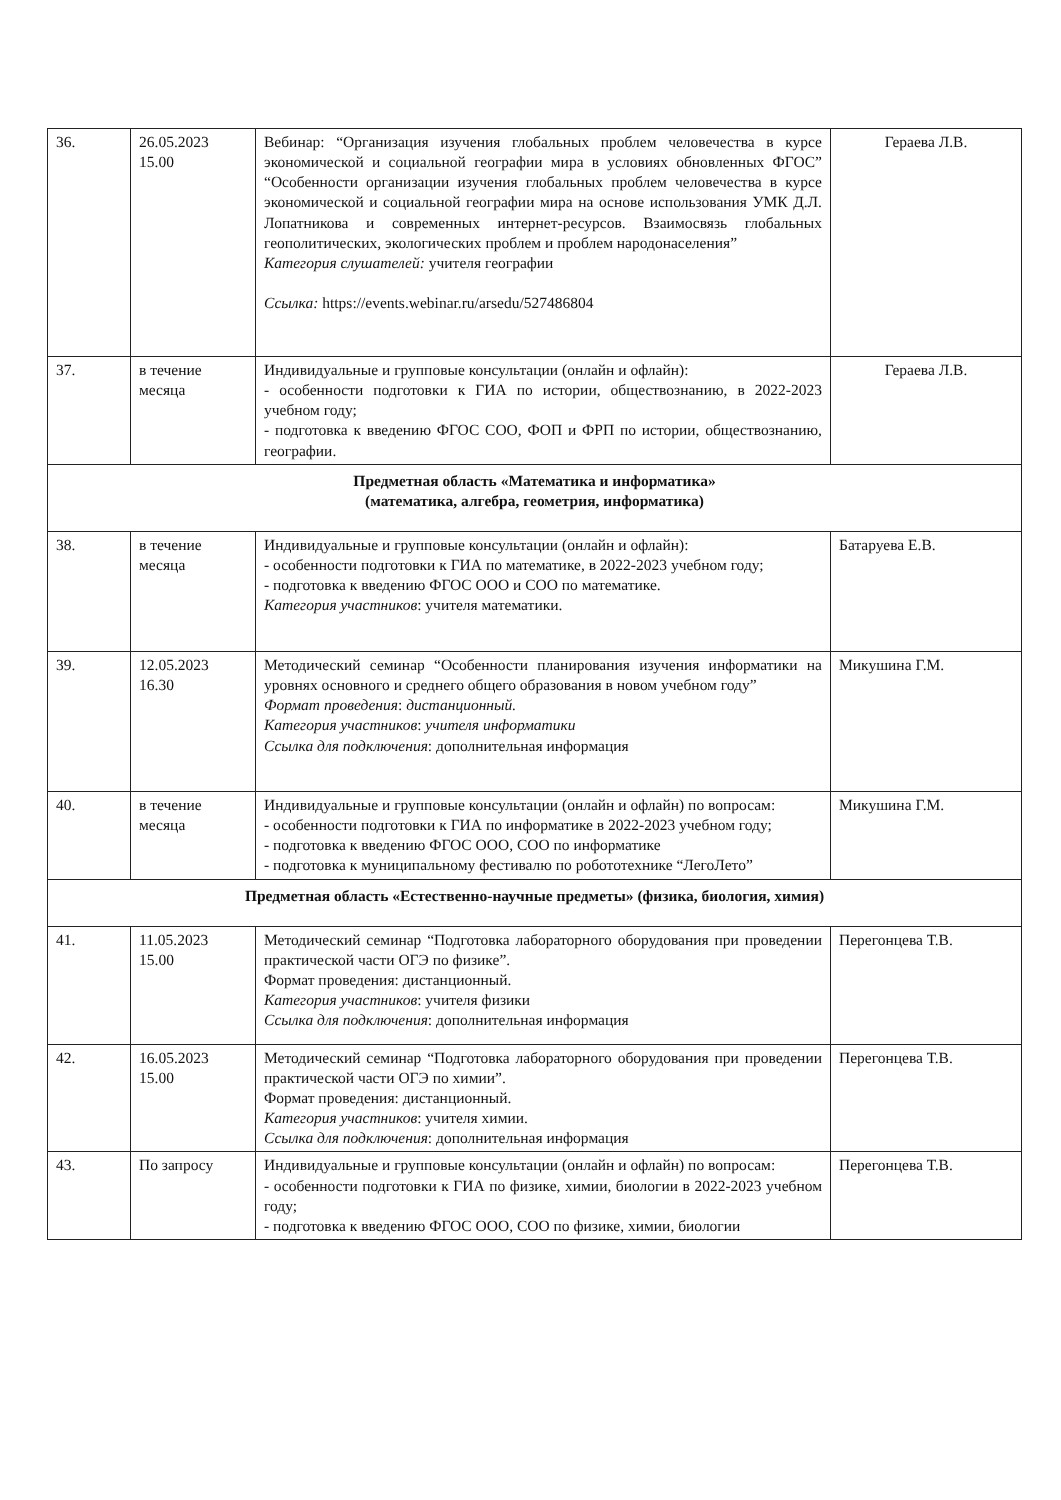| 36. | 26.05.2023 15.00 | Вебинар: “Организация изучения глобальных проблем человечества в курсе экономической и социальной географии мира в условиях обновленных ФГОС” “Особенности организации изучения глобальных проблем человечества в курсе экономической и социальной географии мира на основе использования УМК Д.Л. Лопатникова и современных интернет-ресурсов. Взаимосвязь глобальных геополитических, экологических проблем и проблем народонаселения” Категория слушателей: учителя географии Ссылка: https://events.webinar.ru/arsedu/527486804 | Гераева Л.В. |
| 37. | в течение месяца | Индивидуальные и групповые консультации (онлайн и офлайн): - особенности подготовки к ГИА по истории, обществознанию, в 2022-2023 учебном году; - подготовка к введению ФГОС СОО, ФОП и ФРП по истории, обществознанию, географии. | Гераева Л.В. |
| Предметная область «Математика и информатика» (математика, алгебра, геометрия, информатика) | | | |
| 38. | в течение месяца | Индивидуальные и групповые консультации (онлайн и офлайн): - особенности подготовки к ГИА по математике, в 2022-2023 учебном году; - подготовка к введению ФГОС ООО и СОО по математике. Категория участников : учителя математики. | Батаруева Е.В. |
| 39. | 12.05.2023 16.30 | Методический семинар “Особенности планирования изучения информатики на уровнях основного и среднего общего образования в новом учебном году” Формат проведения : дистанционный. Категория участников : учителя информатики Ссылка для подключения : дополнительная информация | Микушина Г.М. |
| 40. | в течение месяца | Индивидуальные и групповые консультации (онлайн и офлайн) по вопросам: - особенности подготовки к ГИА по информатике в 2022-2023 учебном году; - подготовка к введению ФГОС ООО, СОО по информатике - подготовка к муниципальному фестивалю по робототехнике “ЛегоЛето” | Микушина Г.М. |
| Предметная область «Естественно-научные предметы» (физика, биология, химия) | | | |
| 41. | 11.05.2023 15.00 | Методический семинар “Подготовка лабораторного оборудования при проведении практической части ОГЭ по физике”. Формат проведения: дистанционный. Категория участников : учителя физики Ссылка для подключения : дополнительная информация | Перегонцева Т.В. |
| 42. | 16.05.2023 15.00 | Методический семинар “Подготовка лабораторного оборудования при проведении практической части ОГЭ по химии”. Формат проведения: дистанционный. Категория участников : учителя химии. Ссылка для подключения : дополнительная информация | Перегонцева Т.В. |
| 43. | По запросу | Индивидуальные и групповые консультации (онлайн и офлайн) по вопросам: - особенности подготовки к ГИА по физике, химии, биологии в 2022-2023 учебном году; - подготовка к введению ФГОС ООО, СОО по физике, химии, биологии | Перегонцева Т.В. |